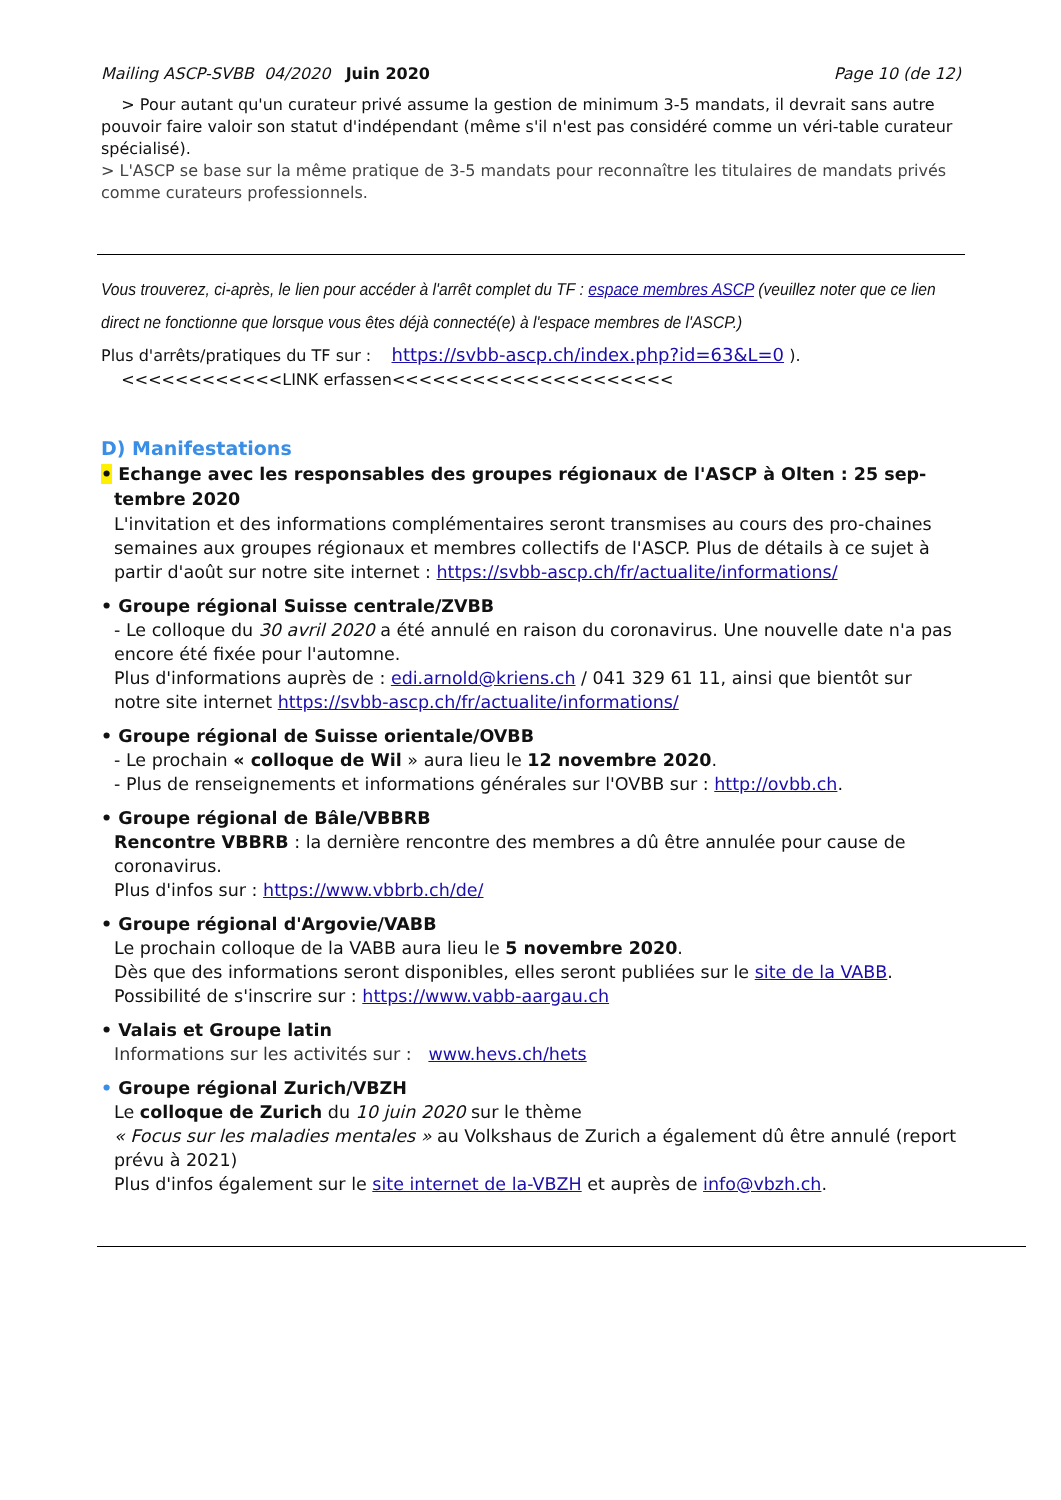Mailing ASCP-SVBB 04/2020 Juin 2020 Page 10 (de 12)
> Pour autant qu'un curateur privé assume la gestion de minimum 3-5 mandats, il devrait sans autre pouvoir faire valoir son statut d'indépendant (même s'il n'est pas considéré comme un véri-table curateur spécialisé).
> L'ASCP se base sur la même pratique de 3-5 mandats pour reconnaître les titulaires de mandats privés comme curateurs professionnels.
Vous trouverez, ci-après, le lien pour accéder à l'arrêt complet du TF : espace membres ASCP (veuillez noter que ce lien direct ne fonctionne que lorsque vous êtes déjà connecté(e) à l'espace membres de l'ASCP.)
Plus d'arrêts/pratiques du TF sur : https://svbb-ascp.ch/index.php?id=63&L=0 ).
<<<<<<<<<<<<LINK erfassen<<<<<<<<<<<<<<<<<<<<<
D) Manifestations
• Echange avec les responsables des groupes régionaux de l'ASCP à Olten : 25 sep-
tembre 2020
L'invitation et des informations complémentaires seront transmises au cours des pro-chaines semaines aux groupes régionaux et membres collectifs de l'ASCP. Plus de détails à ce sujet à partir d'août sur notre site internet : https://svbb-ascp.ch/fr/actualite/informations/
• Groupe régional Suisse centrale/ZVBB
- Le colloque du 30 avril 2020 a été annulé en raison du coronavirus. Une nouvelle date n'a pas encore été fixée pour l'automne.
Plus d'informations auprès de : edi.arnold@kriens.ch / 041 329 61 11, ainsi que bientôt sur notre site internet https://svbb-ascp.ch/fr/actualite/informations/
• Groupe régional de Suisse orientale/OVBB
- Le prochain « colloque de Wil » aura lieu le 12 novembre 2020.
- Plus de renseignements et informations générales sur l'OVBB sur : http://ovbb.ch.
• Groupe régional de Bâle/VBBRB
Rencontre VBBRB : la dernière rencontre des membres a dû être annulée pour cause de coronavirus.
Plus d'infos sur : https://www.vbbrb.ch/de/
• Groupe régional d'Argovie/VABB
Le prochain colloque de la VABB aura lieu le 5 novembre 2020.
Dès que des informations seront disponibles, elles seront publiées sur le site de la VABB.
Possibilité de s'inscrire sur : https://www.vabb-aargau.ch
• Valais et Groupe latin
Informations sur les activités sur : www.hevs.ch/hets
• Groupe régional Zurich/VBZH
Le colloque de Zurich du 10 juin 2020 sur le thème
« Focus sur les maladies mentales » au Volkshaus de Zurich a également dû être annulé (report prévu à 2021)
Plus d'infos également sur le site internet de la-VBZH et auprès de info@vbzh.ch.